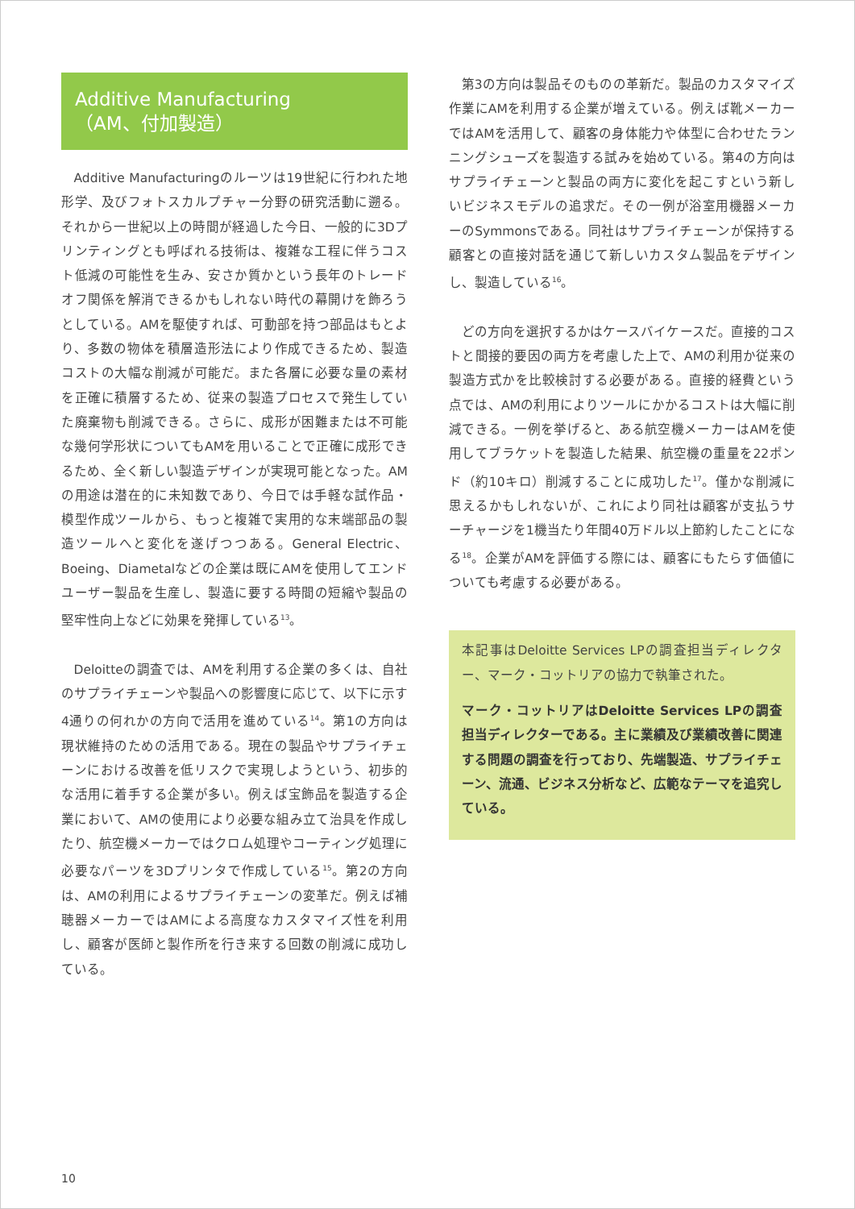Additive Manufacturing
（AM、付加製造）
Additive Manufacturingのルーツは19世紀に行われた地形学、及びフォトスカルプチャー分野の研究活動に遡る。それから一世紀以上の時間が経過した今日、一般的に3Dプリンティングとも呼ばれる技術は、複雑な工程に伴うコスト低減の可能性を生み、安さか質かという長年のトレードオフ関係を解消できるかもしれない時代の幕開けを飾ろうとしている。AMを駆使すれば、可動部を持つ部品はもとより、多数の物体を積層造形法により作成できるため、製造コストの大幅な削減が可能だ。また各層に必要な量の素材を正確に積層するため、従来の製造プロセスで発生していた廃棄物も削減できる。さらに、成形が困難または不可能な幾何学形状についてもAMを用いることで正確に成形できるため、全く新しい製造デザインが実現可能となった。AMの用途は潜在的に未知数であり、今日では手軽な試作品・模型作成ツールから、もっと複雑で実用的な末端部品の製造ツールへと変化を遂げつつある。General Electric、Boeing、Diametalなどの企業は既にAMを使用してエンドユーザー製品を生産し、製造に要する時間の短縮や製品の堅牢性向上などに効果を発揮している<sup>13</sup>。
Deloitteの調査では、AMを利用する企業の多くは、自社のサプライチェーンや製品への影響度に応じて、以下に示す4通りの何れかの方向で活用を進めている<sup>14</sup>。第1の方向は現状維持のための活用である。現在の製品やサプライチェーンにおける改善を低リスクで実現しようという、初歩的な活用に着手する企業が多い。例えば宝飾品を製造する企業において、AMの使用により必要な組み立て治具を作成したり、航空機メーカーではクロム処理やコーティング処理に必要なパーツを3Dプリンタで作成している<sup>15</sup>。第2の方向は、AMの利用によるサプライチェーンの変革だ。例えば補聴器メーカーではAMによる高度なカスタマイズ性を利用し、顧客が医師と製作所を行き来する回数の削減に成功している。
第3の方向は製品そのものの革新だ。製品のカスタマイズ作業にAMを利用する企業が増えている。例えば靴メーカーではAMを活用して、顧客の身体能力や体型に合わせたランニングシューズを製造する試みを始めている。第4の方向はサプライチェーンと製品の両方に変化を起こすという新しいビジネスモデルの追求だ。その一例が浴室用機器メーカーのSymmonsである。同社はサプライチェーンが保持する顧客との直接対話を通じて新しいカスタム製品をデザインし、製造している<sup>16</sup>。
どの方向を選択するかはケースバイケースだ。直接的コストと間接的要因の両方を考慮した上で、AMの利用か従来の製造方式かを比較検討する必要がある。直接的経費という点では、AMの利用によりツールにかかるコストは大幅に削減できる。一例を挙げると、ある航空機メーカーはAMを使用してブラケットを製造した結果、航空機の重量を22ポンド（約10キロ）削減することに成功した<sup>17</sup>。僅かな削減に思えるかもしれないが、これにより同社は顧客が支払うサーチャージを1機当たり年間40万ドル以上節約したことになる<sup>18</sup>。企業がAMを評価する際には、顧客にもたらす価値についても考慮する必要がある。
本記事はDeloitte Services LPの調査担当ディレクター、マーク・コットリアの協力で執筆された。
マーク・コットリアはDeloitte Services LPの調査担当ディレクターである。主に業績及び業績改善に関連する問題の調査を行っており、先端製造、サプライチェーン、流通、ビジネス分析など、広範なテーマを追究している。
10